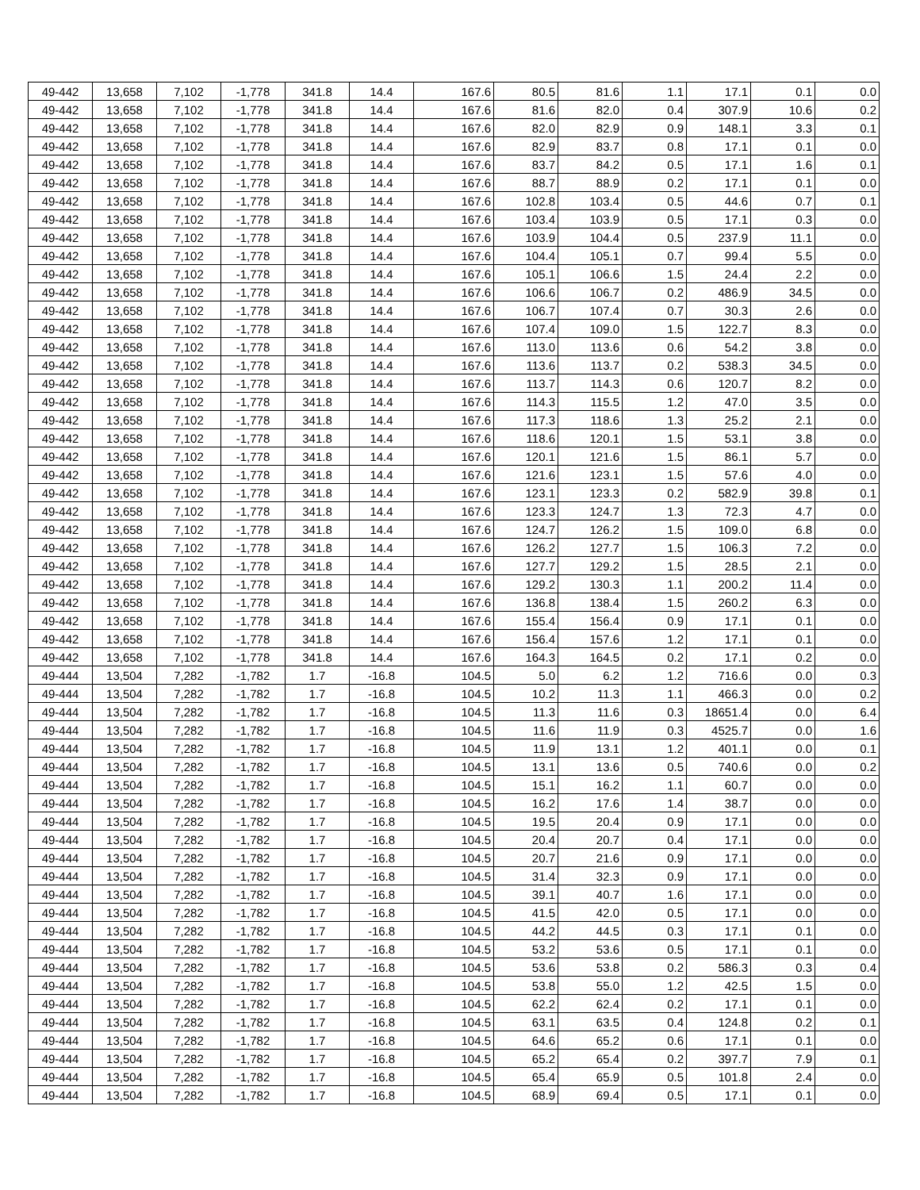| 49-442 | 13,658 | 7,102 | -1,778 | 341.8 | 14.4 | 167.6 | 80.5 | 81.6 | 1.1 | 17.1 | 0.1 | 0.0 |
| 49-442 | 13,658 | 7,102 | -1,778 | 341.8 | 14.4 | 167.6 | 81.6 | 82.0 | 0.4 | 307.9 | 10.6 | 0.2 |
| 49-442 | 13,658 | 7,102 | -1,778 | 341.8 | 14.4 | 167.6 | 82.0 | 82.9 | 0.9 | 148.1 | 3.3 | 0.1 |
| 49-442 | 13,658 | 7,102 | -1,778 | 341.8 | 14.4 | 167.6 | 82.9 | 83.7 | 0.8 | 17.1 | 0.1 | 0.0 |
| 49-442 | 13,658 | 7,102 | -1,778 | 341.8 | 14.4 | 167.6 | 83.7 | 84.2 | 0.5 | 17.1 | 1.6 | 0.1 |
| 49-442 | 13,658 | 7,102 | -1,778 | 341.8 | 14.4 | 167.6 | 88.7 | 88.9 | 0.2 | 17.1 | 0.1 | 0.0 |
| 49-442 | 13,658 | 7,102 | -1,778 | 341.8 | 14.4 | 167.6 | 102.8 | 103.4 | 0.5 | 44.6 | 0.7 | 0.1 |
| 49-442 | 13,658 | 7,102 | -1,778 | 341.8 | 14.4 | 167.6 | 103.4 | 103.9 | 0.5 | 17.1 | 0.3 | 0.0 |
| 49-442 | 13,658 | 7,102 | -1,778 | 341.8 | 14.4 | 167.6 | 103.9 | 104.4 | 0.5 | 237.9 | 11.1 | 0.0 |
| 49-442 | 13,658 | 7,102 | -1,778 | 341.8 | 14.4 | 167.6 | 104.4 | 105.1 | 0.7 | 99.4 | 5.5 | 0.0 |
| 49-442 | 13,658 | 7,102 | -1,778 | 341.8 | 14.4 | 167.6 | 105.1 | 106.6 | 1.5 | 24.4 | 2.2 | 0.0 |
| 49-442 | 13,658 | 7,102 | -1,778 | 341.8 | 14.4 | 167.6 | 106.6 | 106.7 | 0.2 | 486.9 | 34.5 | 0.0 |
| 49-442 | 13,658 | 7,102 | -1,778 | 341.8 | 14.4 | 167.6 | 106.7 | 107.4 | 0.7 | 30.3 | 2.6 | 0.0 |
| 49-442 | 13,658 | 7,102 | -1,778 | 341.8 | 14.4 | 167.6 | 107.4 | 109.0 | 1.5 | 122.7 | 8.3 | 0.0 |
| 49-442 | 13,658 | 7,102 | -1,778 | 341.8 | 14.4 | 167.6 | 113.0 | 113.6 | 0.6 | 54.2 | 3.8 | 0.0 |
| 49-442 | 13,658 | 7,102 | -1,778 | 341.8 | 14.4 | 167.6 | 113.6 | 113.7 | 0.2 | 538.3 | 34.5 | 0.0 |
| 49-442 | 13,658 | 7,102 | -1,778 | 341.8 | 14.4 | 167.6 | 113.7 | 114.3 | 0.6 | 120.7 | 8.2 | 0.0 |
| 49-442 | 13,658 | 7,102 | -1,778 | 341.8 | 14.4 | 167.6 | 114.3 | 115.5 | 1.2 | 47.0 | 3.5 | 0.0 |
| 49-442 | 13,658 | 7,102 | -1,778 | 341.8 | 14.4 | 167.6 | 117.3 | 118.6 | 1.3 | 25.2 | 2.1 | 0.0 |
| 49-442 | 13,658 | 7,102 | -1,778 | 341.8 | 14.4 | 167.6 | 118.6 | 120.1 | 1.5 | 53.1 | 3.8 | 0.0 |
| 49-442 | 13,658 | 7,102 | -1,778 | 341.8 | 14.4 | 167.6 | 120.1 | 121.6 | 1.5 | 86.1 | 5.7 | 0.0 |
| 49-442 | 13,658 | 7,102 | -1,778 | 341.8 | 14.4 | 167.6 | 121.6 | 123.1 | 1.5 | 57.6 | 4.0 | 0.0 |
| 49-442 | 13,658 | 7,102 | -1,778 | 341.8 | 14.4 | 167.6 | 123.1 | 123.3 | 0.2 | 582.9 | 39.8 | 0.1 |
| 49-442 | 13,658 | 7,102 | -1,778 | 341.8 | 14.4 | 167.6 | 123.3 | 124.7 | 1.3 | 72.3 | 4.7 | 0.0 |
| 49-442 | 13,658 | 7,102 | -1,778 | 341.8 | 14.4 | 167.6 | 124.7 | 126.2 | 1.5 | 109.0 | 6.8 | 0.0 |
| 49-442 | 13,658 | 7,102 | -1,778 | 341.8 | 14.4 | 167.6 | 126.2 | 127.7 | 1.5 | 106.3 | 7.2 | 0.0 |
| 49-442 | 13,658 | 7,102 | -1,778 | 341.8 | 14.4 | 167.6 | 127.7 | 129.2 | 1.5 | 28.5 | 2.1 | 0.0 |
| 49-442 | 13,658 | 7,102 | -1,778 | 341.8 | 14.4 | 167.6 | 129.2 | 130.3 | 1.1 | 200.2 | 11.4 | 0.0 |
| 49-442 | 13,658 | 7,102 | -1,778 | 341.8 | 14.4 | 167.6 | 136.8 | 138.4 | 1.5 | 260.2 | 6.3 | 0.0 |
| 49-442 | 13,658 | 7,102 | -1,778 | 341.8 | 14.4 | 167.6 | 155.4 | 156.4 | 0.9 | 17.1 | 0.1 | 0.0 |
| 49-442 | 13,658 | 7,102 | -1,778 | 341.8 | 14.4 | 167.6 | 156.4 | 157.6 | 1.2 | 17.1 | 0.1 | 0.0 |
| 49-442 | 13,658 | 7,102 | -1,778 | 341.8 | 14.4 | 167.6 | 164.3 | 164.5 | 0.2 | 17.1 | 0.2 | 0.0 |
| 49-444 | 13,504 | 7,282 | -1,782 | 1.7 | -16.8 | 104.5 | 5.0 | 6.2 | 1.2 | 716.6 | 0.0 | 0.3 |
| 49-444 | 13,504 | 7,282 | -1,782 | 1.7 | -16.8 | 104.5 | 10.2 | 11.3 | 1.1 | 466.3 | 0.0 | 0.2 |
| 49-444 | 13,504 | 7,282 | -1,782 | 1.7 | -16.8 | 104.5 | 11.3 | 11.6 | 0.3 | 18651.4 | 0.0 | 6.4 |
| 49-444 | 13,504 | 7,282 | -1,782 | 1.7 | -16.8 | 104.5 | 11.6 | 11.9 | 0.3 | 4525.7 | 0.0 | 1.6 |
| 49-444 | 13,504 | 7,282 | -1,782 | 1.7 | -16.8 | 104.5 | 11.9 | 13.1 | 1.2 | 401.1 | 0.0 | 0.1 |
| 49-444 | 13,504 | 7,282 | -1,782 | 1.7 | -16.8 | 104.5 | 13.1 | 13.6 | 0.5 | 740.6 | 0.0 | 0.2 |
| 49-444 | 13,504 | 7,282 | -1,782 | 1.7 | -16.8 | 104.5 | 15.1 | 16.2 | 1.1 | 60.7 | 0.0 | 0.0 |
| 49-444 | 13,504 | 7,282 | -1,782 | 1.7 | -16.8 | 104.5 | 16.2 | 17.6 | 1.4 | 38.7 | 0.0 | 0.0 |
| 49-444 | 13,504 | 7,282 | -1,782 | 1.7 | -16.8 | 104.5 | 19.5 | 20.4 | 0.9 | 17.1 | 0.0 | 0.0 |
| 49-444 | 13,504 | 7,282 | -1,782 | 1.7 | -16.8 | 104.5 | 20.4 | 20.7 | 0.4 | 17.1 | 0.0 | 0.0 |
| 49-444 | 13,504 | 7,282 | -1,782 | 1.7 | -16.8 | 104.5 | 20.7 | 21.6 | 0.9 | 17.1 | 0.0 | 0.0 |
| 49-444 | 13,504 | 7,282 | -1,782 | 1.7 | -16.8 | 104.5 | 31.4 | 32.3 | 0.9 | 17.1 | 0.0 | 0.0 |
| 49-444 | 13,504 | 7,282 | -1,782 | 1.7 | -16.8 | 104.5 | 39.1 | 40.7 | 1.6 | 17.1 | 0.0 | 0.0 |
| 49-444 | 13,504 | 7,282 | -1,782 | 1.7 | -16.8 | 104.5 | 41.5 | 42.0 | 0.5 | 17.1 | 0.0 | 0.0 |
| 49-444 | 13,504 | 7,282 | -1,782 | 1.7 | -16.8 | 104.5 | 44.2 | 44.5 | 0.3 | 17.1 | 0.1 | 0.0 |
| 49-444 | 13,504 | 7,282 | -1,782 | 1.7 | -16.8 | 104.5 | 53.2 | 53.6 | 0.5 | 17.1 | 0.1 | 0.0 |
| 49-444 | 13,504 | 7,282 | -1,782 | 1.7 | -16.8 | 104.5 | 53.6 | 53.8 | 0.2 | 586.3 | 0.3 | 0.4 |
| 49-444 | 13,504 | 7,282 | -1,782 | 1.7 | -16.8 | 104.5 | 53.8 | 55.0 | 1.2 | 42.5 | 1.5 | 0.0 |
| 49-444 | 13,504 | 7,282 | -1,782 | 1.7 | -16.8 | 104.5 | 62.2 | 62.4 | 0.2 | 17.1 | 0.1 | 0.0 |
| 49-444 | 13,504 | 7,282 | -1,782 | 1.7 | -16.8 | 104.5 | 63.1 | 63.5 | 0.4 | 124.8 | 0.2 | 0.1 |
| 49-444 | 13,504 | 7,282 | -1,782 | 1.7 | -16.8 | 104.5 | 64.6 | 65.2 | 0.6 | 17.1 | 0.1 | 0.0 |
| 49-444 | 13,504 | 7,282 | -1,782 | 1.7 | -16.8 | 104.5 | 65.2 | 65.4 | 0.2 | 397.7 | 7.9 | 0.1 |
| 49-444 | 13,504 | 7,282 | -1,782 | 1.7 | -16.8 | 104.5 | 65.4 | 65.9 | 0.5 | 101.8 | 2.4 | 0.0 |
| 49-444 | 13,504 | 7,282 | -1,782 | 1.7 | -16.8 | 104.5 | 68.9 | 69.4 | 0.5 | 17.1 | 0.1 | 0.0 |